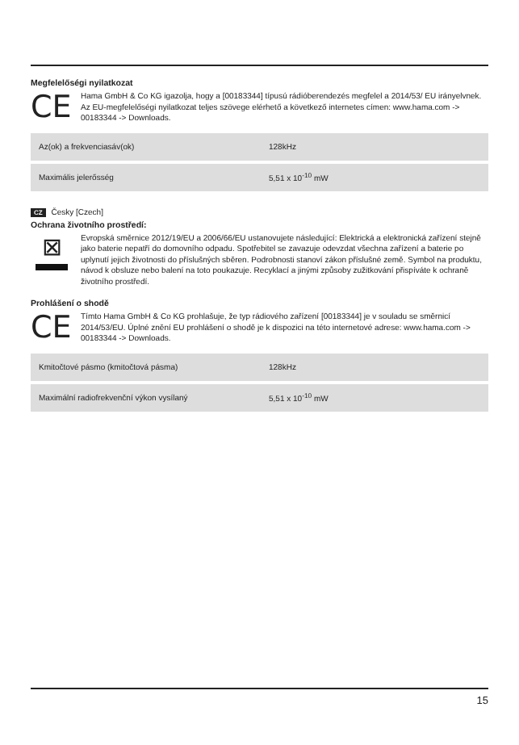Megfelelőségi nyilatkozat
CE
Hama GmbH & Co KG igazolja, hogy a [00183344] típusú rádióberendezés megfelel a 2014/53/ EU irányelvnek. Az EU-megfelelőségi nyilatkozat teljes szövege elérhető a következő internetes címen: www.hama.com -> 00183344 -> Downloads.
| Az(ok) a frekvenciasáv(ok) | 128kHz |
| Maximális jelerősség | 5,51 x 10<sup>-10</sup> mW |
CZ Česky [Czech]
Ochrana životního prostředí:
⊠
Evropská směrnice 2012/19/EU a 2006/66/EU ustanovujete následující: Elektrická a elektronická zařízení stejně jako baterie nepatří do domovního odpadu. Spotřebitel se zavazuje odevzdat všechna zařízení a baterie po uplynutí jejich životnosti do příslušných sběren. Podrobnosti stanoví zákon příslušné země. Symbol na produktu, návod k obsluze nebo balení na toto poukazuje. Recyklací a jinými způsoby zužitkování přispíváte k ochraně životního prostředí.
Prohlášení o shodě
CE
Tímto Hama GmbH & Co KG prohlašuje, že typ rádiového zařízení [00183344] je v souladu se směrnicí 2014/53/EU. Úplné znění EU prohlášení o shodě je k dispozici na této internetové adrese: www.hama.com -> 00183344 -> Downloads.
| Kmitočtové pásmo (kmitočtová pásma) | 128kHz |
| Maximální radiofrekvenční výkon vysílaný | 5,51 x 10<sup>-10</sup> mW |
15